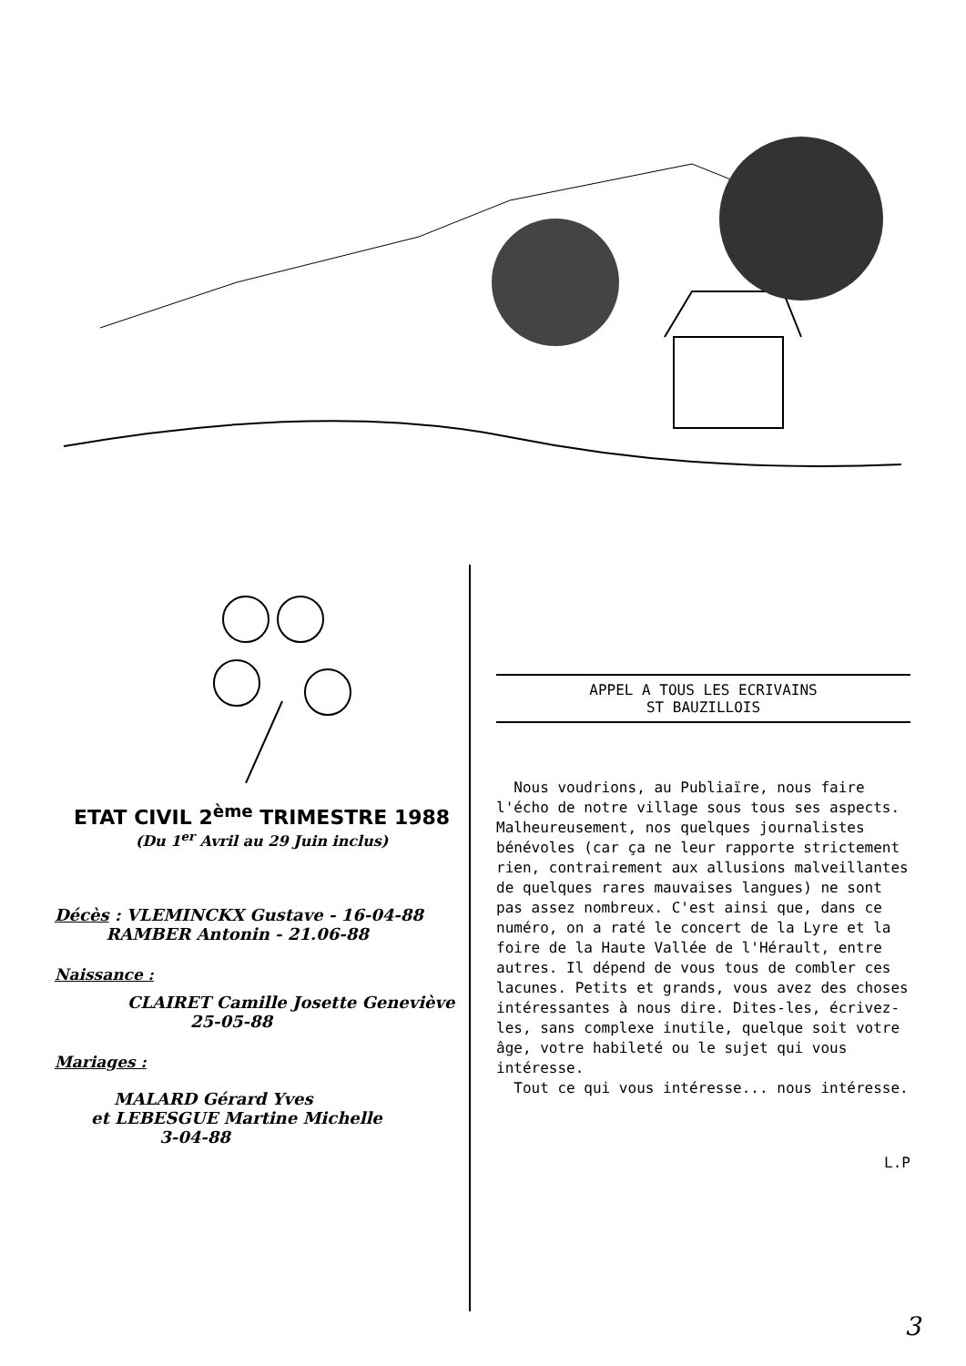ETAT CIVIL 2<sup>ème</sup> TRIMESTRE 1988
(Du 1<sup>er</sup> Avril au 29 Juin inclus)
Décès : VLEMINCKX Gustave - 16-04-88
RAMBER Antonin - 21.06-88
Naissance :
CLAIRET Camille Josette Geneviève
25-05-88
Mariages :
MALARD Gérard Yves
et LEBESGUE Martine Michelle
3-04-88
APPEL A TOUS LES ECRIVAINS
ST BAUZILLOIS
Nous voudrions, au Publiaïre, nous faire l'écho de notre village sous tous ses aspects. Malheureusement, nos quelques journalistes bénévoles (car ça ne leur rapporte strictement rien, contrairement aux allusions malveillantes de quelques rares mauvaises langues) ne sont pas assez nombreux. C'est ainsi que, dans ce numéro, on a raté le concert de la Lyre et la foire de la Haute Vallée de l'Hérault, entre autres. Il dépend de vous tous de combler ces lacunes. Petits et grands, vous avez des choses intéressantes à nous dire. Dites-les, écrivez-les, sans complexe inutile, quelque soit votre âge, votre habileté ou le sujet qui vous intéresse.
Tout ce qui vous intéresse... nous intéresse.
L.P
3